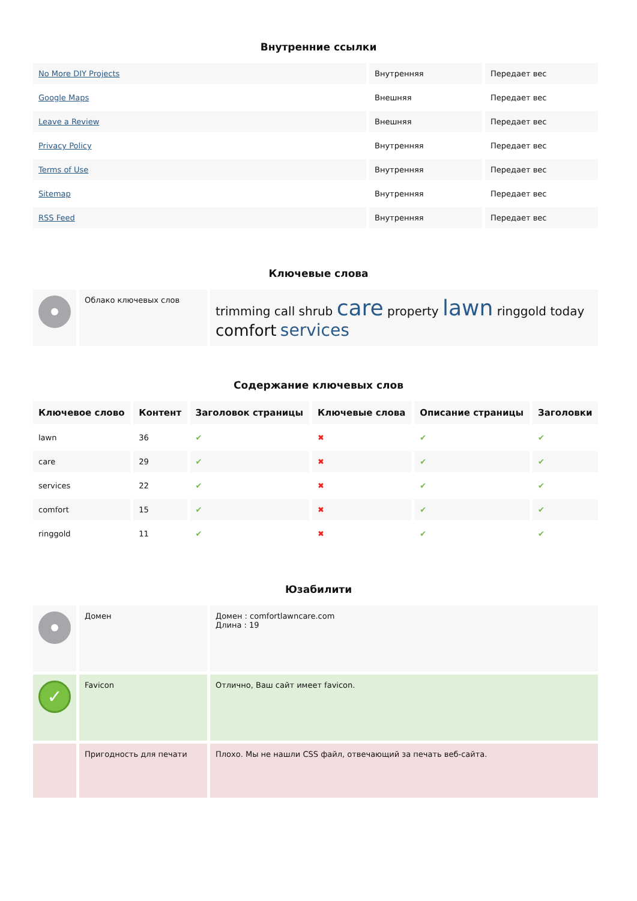Внутренние ссылки
| No More DIY Projects | Внутренняя | Передает вес |
| Google Maps | Внешняя | Передает вес |
| Leave a Review | Внешняя | Передает вес |
| Privacy Policy | Внутренняя | Передает вес |
| Terms of Use | Внутренняя | Передает вес |
| Sitemap | Внутренняя | Передает вес |
| RSS Feed | Внутренняя | Передает вес |
Ключевые слова
| | Облако ключевых слов | trimming call shrub care property lawn ringgold today comfort services |
Содержание ключевых слов
| Ключевое слово | Контент | Заголовок страницы | Ключевые слова | Описание страницы | Заголовки |
| --- | --- | --- | --- | --- | --- |
| lawn | 36 | ✔ | ✖ | ✔ | ✔ |
| care | 29 | ✔ | ✖ | ✔ | ✔ |
| services | 22 | ✔ | ✖ | ✔ | ✔ |
| comfort | 15 | ✔ | ✖ | ✔ | ✔ |
| ringgold | 11 | ✔ | ✖ | ✔ | ✔ |
Юзабилити
| | Домен | Домен : comfortlawncare.com Длина : 19 |
| ✓ | Favicon | Отлично, Ваш сайт имеет favicon. |
| | Пригодность для печати | Плохо. Мы не нашли CSS файл, отвечающий за печать веб-сайта. |